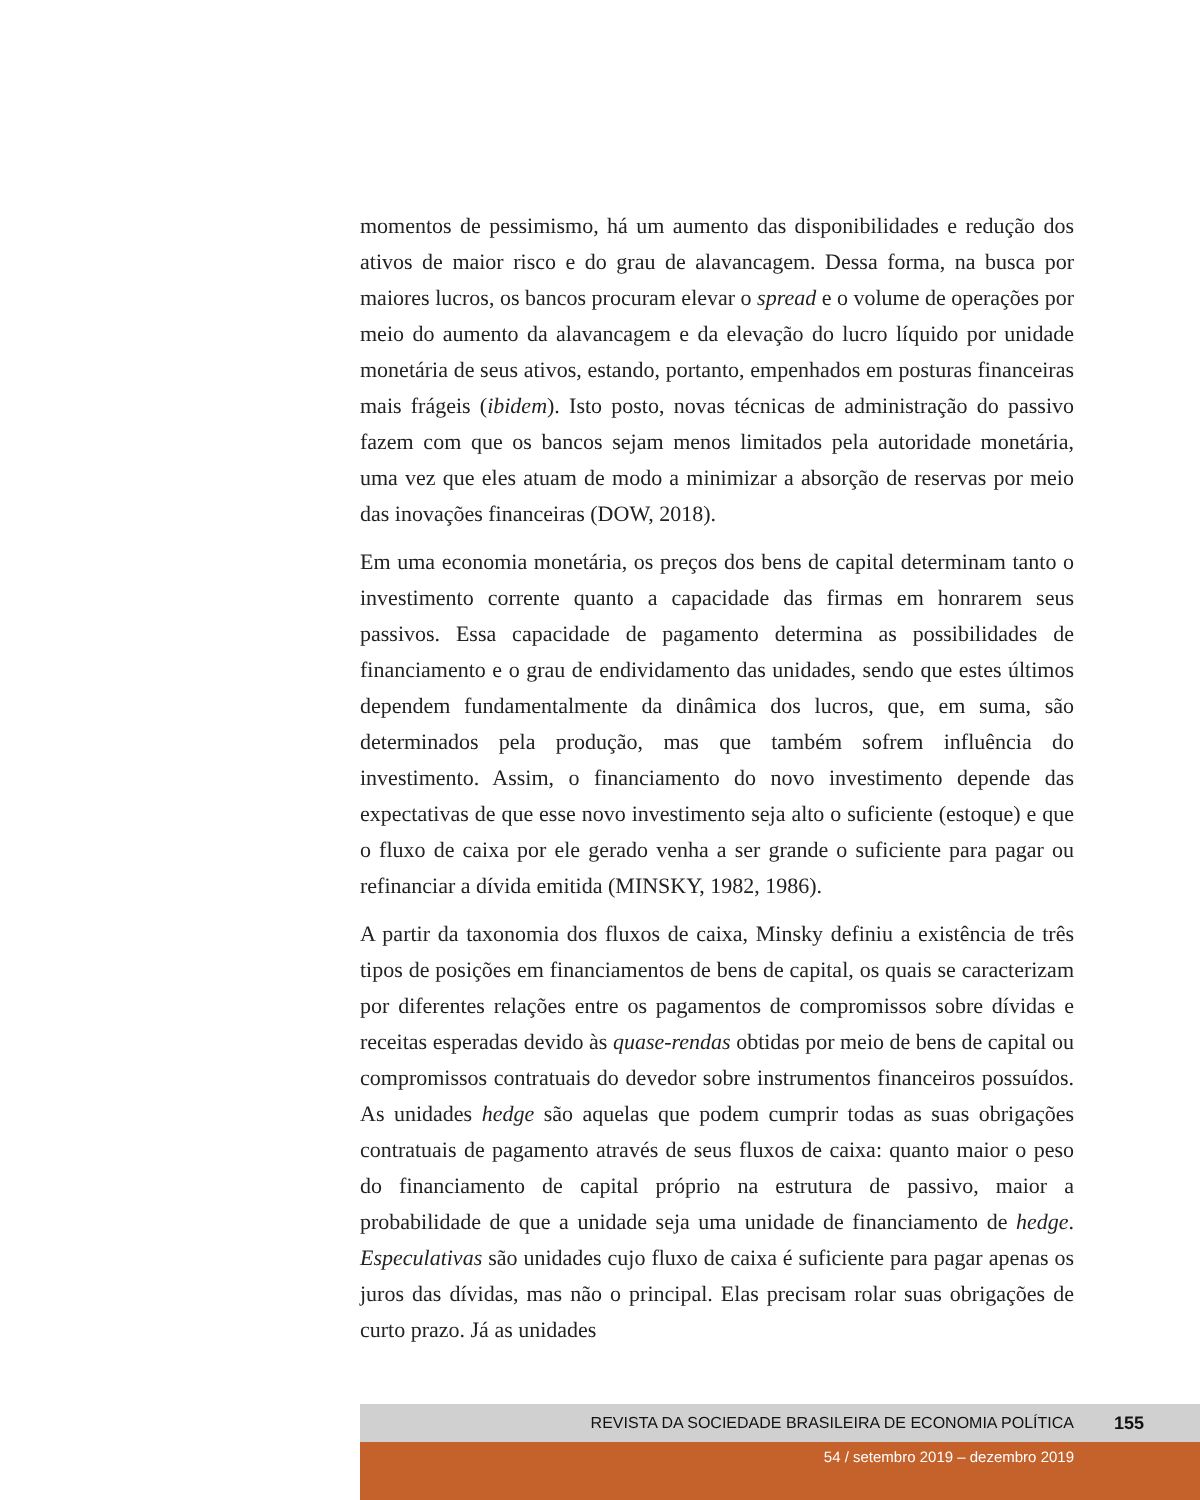momentos de pessimismo, há um aumento das disponibilidades e redução dos ativos de maior risco e do grau de alavancagem. Dessa forma, na busca por maiores lucros, os bancos procuram elevar o spread e o volume de operações por meio do aumento da alavancagem e da elevação do lucro líquido por unidade monetária de seus ativos, estando, portanto, empenhados em posturas financeiras mais frágeis (ibidem). Isto posto, novas técnicas de administração do passivo fazem com que os bancos sejam menos limitados pela autoridade monetária, uma vez que eles atuam de modo a minimizar a absorção de reservas por meio das inovações financeiras (DOW, 2018).
Em uma economia monetária, os preços dos bens de capital determinam tanto o investimento corrente quanto a capacidade das firmas em honrarem seus passivos. Essa capacidade de pagamento determina as possibilidades de financiamento e o grau de endividamento das unidades, sendo que estes últimos dependem fundamentalmente da dinâmica dos lucros, que, em suma, são determinados pela produção, mas que também sofrem influência do investimento. Assim, o financiamento do novo investimento depende das expectativas de que esse novo investimento seja alto o suficiente (estoque) e que o fluxo de caixa por ele gerado venha a ser grande o suficiente para pagar ou refinanciar a dívida emitida (MINSKY, 1982, 1986).
A partir da taxonomia dos fluxos de caixa, Minsky definiu a existência de três tipos de posições em financiamentos de bens de capital, os quais se caracterizam por diferentes relações entre os pagamentos de compromissos sobre dívidas e receitas esperadas devido às quase-rendas obtidas por meio de bens de capital ou compromissos contratuais do devedor sobre instrumentos financeiros possuídos. As unidades hedge são aquelas que podem cumprir todas as suas obrigações contratuais de pagamento através de seus fluxos de caixa: quanto maior o peso do financiamento de capital próprio na estrutura de passivo, maior a probabilidade de que a unidade seja uma unidade de financiamento de hedge. Especulativas são unidades cujo fluxo de caixa é suficiente para pagar apenas os juros das dívidas, mas não o principal. Elas precisam rolar suas obrigações de curto prazo. Já as unidades
REVISTA DA SOCIEDADE BRASILEIRA DE ECONOMIA POLÍTICA 155
54 / setembro 2019 – dezembro 2019